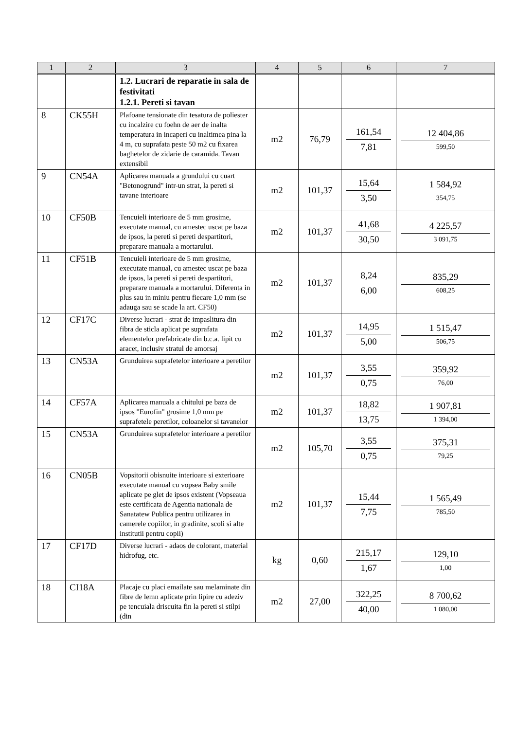| 1 | 2 | 3 | 4 | 5 | 6 | 7 |
| --- | --- | --- | --- | --- | --- | --- |
| | | 1.2. Lucrari de reparatie in sala de festivitati 1.2.1. Pereti si tavan | | | | |
| 8 | CK55H | Plafoane tensionate din tesatura de poliester cu incalzire cu foehn de aer de inalta temperatura in incaperi cu inaltimea pina la 4 m, cu suprafata peste 50 m2 cu fixarea baghetelor de zidarie de caramida. Tavan extensibil | m2 | 76,79 | 161,54 7,81 | 12 404,86 599,50 |
| 9 | CN54A | Aplicarea manuala a grundului cu cuart "Betonogrund" intr-un strat, la pereti si tavane interioare | m2 | 101,37 | 15,64 3,50 | 1 584,92 354,75 |
| 10 | CF50B | Tencuieli interioare de 5 mm grosime, executate manual, cu amestec uscat pe baza de ipsos, la pereti si pereti despartitori, preparare manuala a mortarului. | m2 | 101,37 | 41,68 30,50 | 4 225,57 3 091,75 |
| 11 | CF51B | Tencuieli interioare de 5 mm grosime, executate manual, cu amestec uscat pe baza de ipsos, la pereti si pereti despartitori, preparare manuala a mortarului. Diferenta in plus sau in miniu pentru fiecare 1,0 mm (se adauga sau se scade la art. CF50) | m2 | 101,37 | 8,24 6,00 | 835,29 608,25 |
| 12 | CF17C | Diverse lucrari - strat de impaslitura din fibra de sticla aplicat pe suprafata elementelor prefabricate din b.c.a. lipit cu aracet, inclusiv stratul de amorsaj | m2 | 101,37 | 14,95 5,00 | 1 515,47 506,75 |
| 13 | CN53A | Grunduirea suprafetelor interioare a peretilor | m2 | 101,37 | 3,55 0,75 | 359,92 76,00 |
| 14 | CF57A | Aplicarea manuala a chitului pe baza de ipsos "Eurofin" grosime 1,0 mm pe suprafetele peretilor, coloanelor si tavanelor | m2 | 101,37 | 18,82 13,75 | 1 907,81 1 394,00 |
| 15 | CN53A | Grunduirea suprafetelor interioare a peretilor | m2 | 105,70 | 3,55 0,75 | 375,31 79,25 |
| 16 | CN05B | Vopsitorii obisnuite interioare si exterioare executate manual cu vopsea Baby smile aplicate pe glet de ipsos existent (Vopseaua este certificata de Agentia nationala de Sanatatew Publica pentru utilizarea in camerele copiilor, in gradinite, scoli si alte institutii pentru copii) | m2 | 101,37 | 15,44 7,75 | 1 565,49 785,50 |
| 17 | CF17D | Diverse lucrari - adaos de colorant, material hidrofug, etc. | kg | 0,60 | 215,17 1,67 | 129,10 1,00 |
| 18 | CI18A | Placaje cu placi emailate sau melaminate din fibre de lemn aplicate prin lipire cu adeziv pe tencuiala driscuita fin la pereti si stilpi (din | m2 | 27,00 | 322,25 40,00 | 8 700,62 1 080,00 |